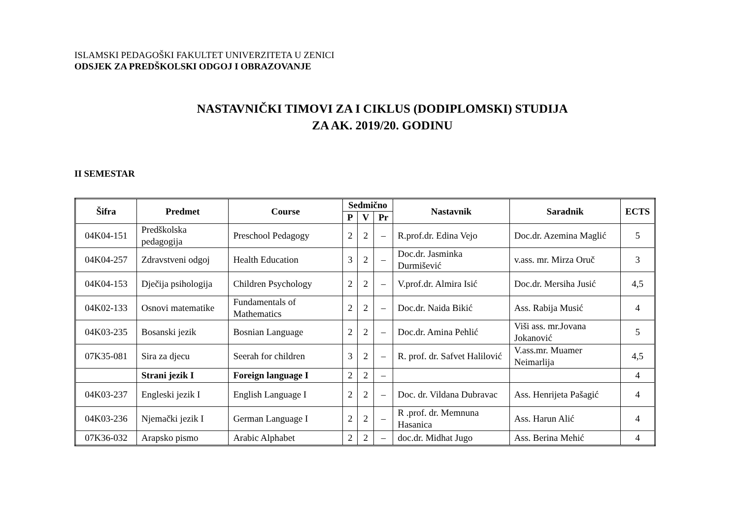ISLAMSKI PEDAGOŠKI FAKULTET UNIVERZITETA U ZENICI
ODSJEK ZA PREDŠKOLSKI ODGOJ I OBRAZOVANJE
NASTAVNIČKI TIMOVI ZA I CIKLUS (DODIPLOMSKI) STUDIJA
ZA AK. 2019/20. GODINU
II SEMESTAR
| Šifra | Predmet | Course | Sedmično | | | Nastavnik | Saradnik | ECTS |
| --- | --- | --- | --- | --- | --- | --- | --- | --- |
| | | | P | V | Pr | | | |
| 04K04-151 | Predškolska pedagogija | Preschool Pedagogy | 2 | 2 | – | R.prof.dr. Edina Vejo | Doc.dr. Azemina Maglić | 5 |
| 04K04-257 | Zdravstveni odgoj | Health Education | 3 | 2 | – | Doc.dr. Jasminka Durmišević | v.ass. mr. Mirza Oruč | 3 |
| 04K04-153 | Dječija psihologija | Children Psychology | 2 | 2 | – | V.prof.dr. Almira Isić | Doc.dr. Mersiha Jusić | 4,5 |
| 04K02-133 | Osnovi matematike | Fundamentals of Mathematics | 2 | 2 | – | Doc.dr. Naida Bikić | Ass. Rabija Musić | 4 |
| 04K03-235 | Bosanski jezik | Bosnian Language | 2 | 2 | – | Doc.dr. Amina Pehlić | Viši ass. mr.Jovana Jokanović | 5 |
| 07K35-081 | Sira za djecu | Seerah for children | 3 | 2 | – | R. prof. dr. Safvet Halilović | V.ass.mr. Muamer Neimarlija | 4,5 |
| | Strani jezik I | Foreign language I | 2 | 2 | – | | | 4 |
| 04K03-237 | Engleski jezik I | English Language I | 2 | 2 | – | Doc. dr. Vildana Dubravac | Ass. Henrijeta Pašagić | 4 |
| 04K03-236 | Njemački jezik I | German Language I | 2 | 2 | – | R .prof. dr. Memnuna Hasanica | Ass. Harun Alić | 4 |
| 07K36-032 | Arapsko pismo | Arabic Alphabet | 2 | 2 | – | doc.dr. Midhat Jugo | Ass. Berina Mehić | 4 |